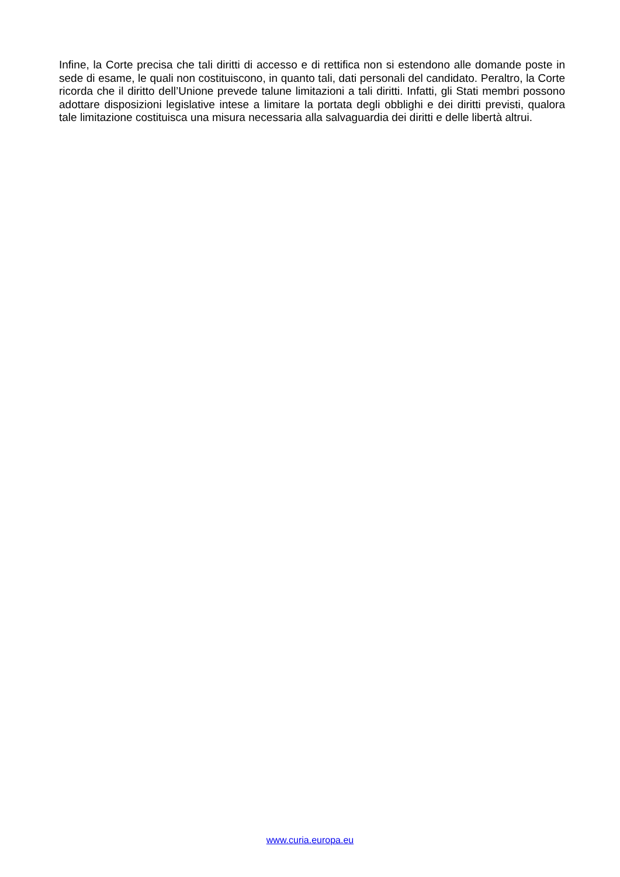Infine, la Corte precisa che tali diritti di accesso e di rettifica non si estendono alle domande poste in sede di esame, le quali non costituiscono, in quanto tali, dati personali del candidato. Peraltro, la Corte ricorda che il diritto dell’Unione prevede talune limitazioni a tali diritti. Infatti, gli Stati membri possono adottare disposizioni legislative intese a limitare la portata degli obblighi e dei diritti previsti, qualora tale limitazione costituisca una misura necessaria alla salvaguardia dei diritti e delle libertà altrui.
www.curia.europa.eu